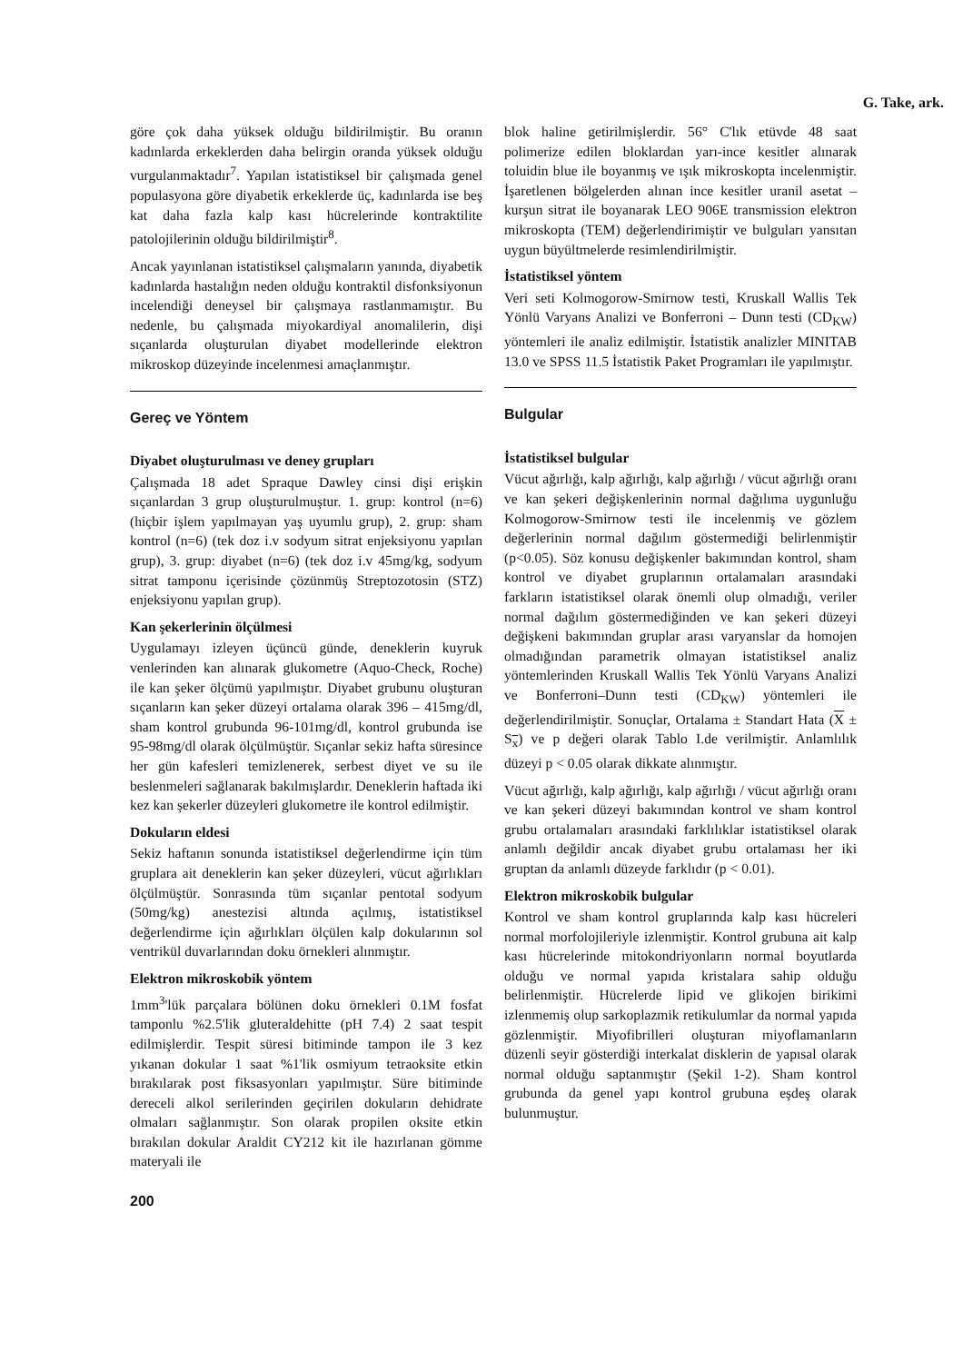G. Take, ark.
göre çok daha yüksek olduğu bildirilmiştir. Bu oranın kadınlarda erkeklerden daha belirgin oranda yüksek olduğu vurgulanmaktadır<sup>7</sup>. Yapılan istatistiksel bir çalışmada genel populasyona göre diyabetik erkeklerde üç, kadınlarda ise beş kat daha fazla kalp kası hücrelerinde kontraktilite patolojilerinin olduğu bildirilmiştir<sup>8</sup>.
Ancak yayınlanan istatistiksel çalışmaların yanında, diyabetik kadınlarda hastalığın neden olduğu kontraktil disfonksiyonun incelendiği deneysel bir çalışmaya rastlanmamıştır. Bu nedenle, bu çalışmada miyokardiyal anomalilerin, dişi sıçanlarda oluşturulan diyabet modellerinde elektron mikroskop düzeyinde incelenmesi amaçlanmıştır.
Gereç ve Yöntem
Diyabet oluşturulması ve deney grupları
Çalışmada 18 adet Spraque Dawley cinsi dişi erişkin sıçanlardan 3 grup oluşturulmuştur. 1. grup: kontrol (n=6) (hiçbir işlem yapılmayan yaş uyumlu grup), 2. grup: sham kontrol (n=6) (tek doz i.v sodyum sitrat enjeksiyonu yapılan grup), 3. grup: diyabet (n=6) (tek doz i.v 45mg/kg, sodyum sitrat tamponu içerisinde çözünmüş Streptozotosin (STZ) enjeksiyonu yapılan grup).
Kan şekerlerinin ölçülmesi
Uygulamayı izleyen üçüncü günde, deneklerin kuyruk venlerinden kan alınarak glukometre (Aquo-Check, Roche) ile kan şeker ölçümü yapılmıştır. Diyabet grubunu oluşturan sıçanların kan şeker düzeyi ortalama olarak 396 – 415mg/dl, sham kontrol grubunda 96-101mg/dl, kontrol grubunda ise 95-98mg/dl olarak ölçülmüştür. Sıçanlar sekiz hafta süresince her gün kafesleri temizlenerek, serbest diyet ve su ile beslenmeleri sağlanarak bakılmışlardır. Deneklerin haftada iki kez kan şekerler düzeyleri glukometre ile kontrol edilmiştir.
Dokuların eldesi
Sekiz haftanın sonunda istatistiksel değerlendirme için tüm gruplara ait deneklerin kan şeker düzeyleri, vücut ağırlıkları ölçülmüştür. Sonrasında tüm sıçanlar pentotal sodyum (50mg/kg) anestezisi altında açılmış, istatistiksel değerlendirme için ağırlıkları ölçülen kalp dokularının sol ventrikül duvarlarından doku örnekleri alınmıştır.
Elektron mikroskobik yöntem
1mm<sup>3</sup>'lük parçalara bölünen doku örnekleri 0.1M fosfat tamponlu %2.5'lik gluteraldehitte (pH 7.4) 2 saat tespit edilmişlerdir. Tespit süresi bitiminde tampon ile 3 kez yıkanan dokular 1 saat %1'lik osmiyum tetraoksite etkin bırakılarak post fiksasyonları yapılmıştır. Süre bitiminde dereceli alkol serilerinden geçirilen dokuların dehidrate olmaları sağlanmıştır. Son olarak propilen oksite etkin bırakılan dokular Araldit CY212 kit ile hazırlanan gömme materyali ile
200
blok haline getirilmişlerdir. 56° C'lık etüvde 48 saat polimerize edilen bloklardan yarı-ince kesitler alınarak toluidin blue ile boyanmış ve ışık mikroskopta incelenmiştir. İşaretlenen bölgelerden alınan ince kesitler uranil asetat – kurşun sitrat ile boyanarak LEO 906E transmission elektron mikroskopta (TEM) değerlendirimiştir ve bulguları yansıtan uygun büyültmelerde resimlendirilmiştir.
İstatistiksel yöntem
Veri seti Kolmogorow-Smirnow testi, Kruskall Wallis Tek Yönlü Varyans Analizi ve Bonferroni – Dunn testi (CD<sub>KW</sub>) yöntemleri ile analiz edilmiştir. İstatistik analizler MINITAB 13.0 ve SPSS 11.5 İstatistik Paket Programları ile yapılmıştır.
Bulgular
İstatistiksel bulgular
Vücut ağırlığı, kalp ağırlığı, kalp ağırlığı / vücut ağırlığı oranı ve kan şekeri değişkenlerinin normal dağılıma uygunluğu Kolmogorow-Smirnow testi ile incelenmiş ve gözlem değerlerinin normal dağılım göstermediği belirlenmiştir (p<0.05). Söz konusu değişkenler bakımından kontrol, sham kontrol ve diyabet gruplarının ortalamaları arasındaki farkların istatistiksel olarak önemli olup olmadığı, veriler normal dağılım göstermediğinden ve kan şekeri düzeyi değişkeni bakımından gruplar arası varyanslar da homojen olmadığından parametrik olmayan istatistiksel analiz yöntemlerinden Kruskall Wallis Tek Yönlü Varyans Analizi ve Bonferroni–Dunn testi (CD<sub>KW</sub>) yöntemleri ile değerlendirilmiştir. Sonuçlar, Ortalama ± Standart Hata (X ± S<sub>x</sub>) ve p değeri olarak Tablo I.de verilmiştir. Anlamlılık düzeyi p < 0.05 olarak dikkate alınmıştır.
Vücut ağırlığı, kalp ağırlığı, kalp ağırlığı / vücut ağırlığı oranı ve kan şekeri düzeyi bakımından kontrol ve sham kontrol grubu ortalamaları arasındaki farklılıklar istatistiksel olarak anlamlı değildir ancak diyabet grubu ortalaması her iki gruptan da anlamlı düzeyde farklıdır (p < 0.01).
Elektron mikroskobik bulgular
Kontrol ve sham kontrol gruplarında kalp kası hücreleri normal morfolojileriyle izlenmiştir. Kontrol grubuna ait kalp kası hücrelerinde mitokondriyonların normal boyutlarda olduğu ve normal yapıda kristalara sahip olduğu belirlenmiştir. Hücrelerde lipid ve glikojen birikimi izlenmemiş olup sarkoplazmik retikulumlar da normal yapıda gözlenmiştir. Miyofibrilleri oluşturan miyoflamanların düzenli seyir gösterdiği interkalat disklerin de yapısal olarak normal olduğu saptanmıştır (Şekil 1-2). Sham kontrol grubunda da genel yapı kontrol grubuna eşdeş olarak bulunmuştur.